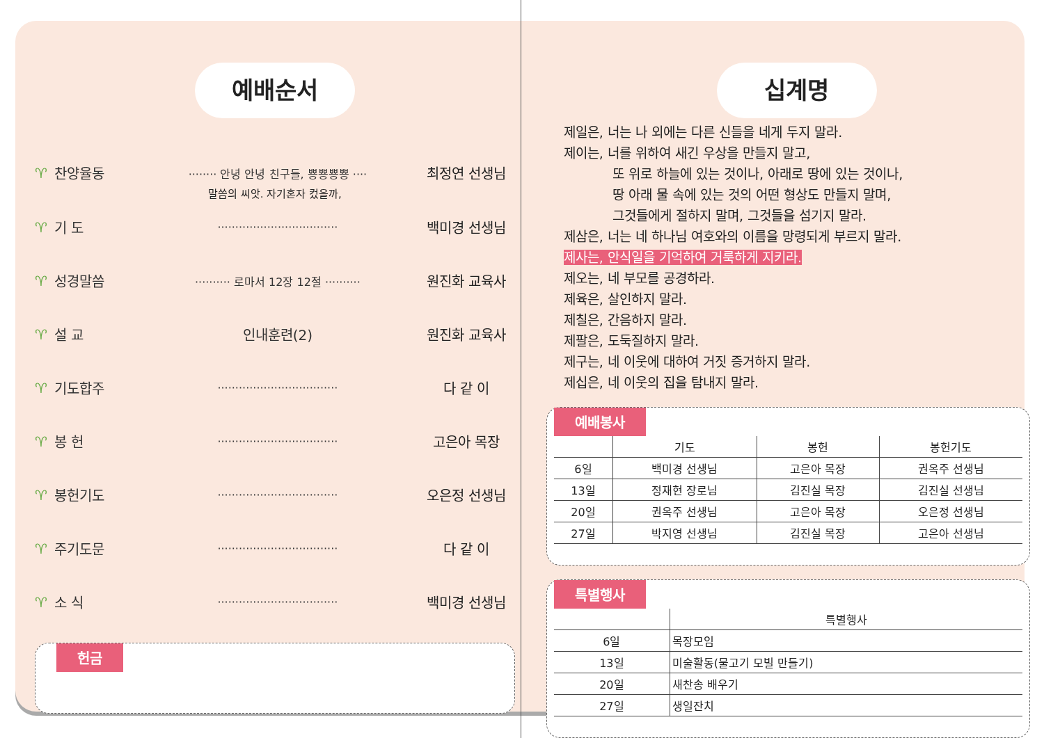예배순서
♈ 찬양율동
········ 안녕 안녕 친구들, 뿅뿅뿅뿅 ····
최정연 선생님
말씀의 씨앗. 자기혼자 컸을까,
♈ 기 도
··································
백미경 선생님
♈ 성경말씀
·········· 로마서 12장 12절 ··········
원진화 교육사
♈ 설 교 인내훈련(2) 원진화 교육사
♈ 기도합주
··································
다 같 이
♈ 봉 헌
··································
고은아 목장
♈ 봉헌기도
··································
오은정 선생님
♈ 주기도문
··································
다 같 이
♈ 소 식
··································
백미경 선생님
헌금
십계명
제일은, 너는 나 외에는 다른 신들을 네게 두지 말라.
제이는, 너를 위하여 새긴 우상을 만들지 말고,
또 위로 하늘에 있는 것이나, 아래로 땅에 있는 것이나,
땅 아래 물 속에 있는 것의 어떤 형상도 만들지 말며,
그것들에게 절하지 말며, 그것들을 섬기지 말라.
제삼은, 너는 네 하나님 여호와의 이름을 망령되게 부르지 말라.
제사는, 안식일을 기억하여 거룩하게 지키라.
제오는, 네 부모를 공경하라.
제육은, 살인하지 말라.
제칠은, 간음하지 말라.
제팔은, 도둑질하지 말라.
제구는, 네 이웃에 대하여 거짓 증거하지 말라.
제십은, 네 이웃의 집을 탐내지 말라.
예배봉사
| | 기도 | 봉헌 | 봉헌기도 |
| --- | --- | --- | --- |
| 6일 | 백미경 선생님 | 고은아 목장 | 권옥주 선생님 |
| 13일 | 정재현 장로님 | 김진실 목장 | 김진실 선생님 |
| 20일 | 권옥주 선생님 | 고은아 목장 | 오은정 선생님 |
| 27일 | 박지영 선생님 | 김진실 목장 | 고은아 선생님 |
특별행사
| | 특별행사 |
| --- | --- |
| 6일 | 목장모임 |
| 13일 | 미술활동(물고기 모빌 만들기) |
| 20일 | 새찬송 배우기 |
| 27일 | 생일잔치 |